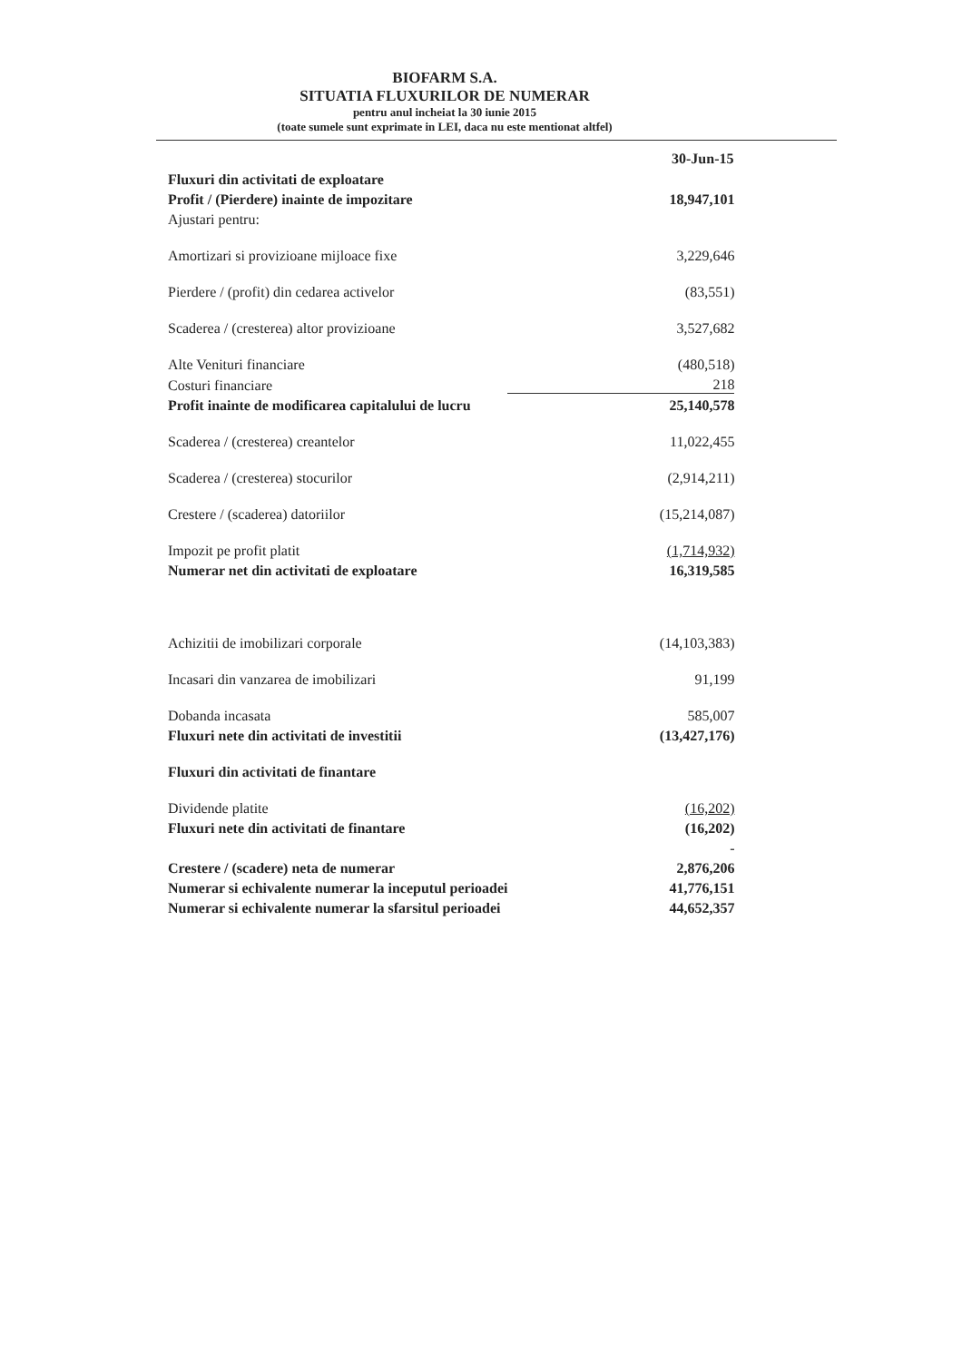BIOFARM S.A.
SITUATIA FLUXURILOR DE NUMERAR
pentru anul incheiat la 30 iunie 2015
(toate sumele sunt exprimate in LEI, daca nu este mentionat altfel)
| | 30-Jun-15 |
| --- | --- |
| Fluxuri din activitati de exploatare | |
| Profit / (Pierdere) inainte de impozitare | 18,947,101 |
| Ajustari pentru: | |
| Amortizari si provizioane mijloace fixe | 3,229,646 |
| Pierdere / (profit) din cedarea activelor | (83,551) |
| Scaderea / (cresterea) altor provizioane | 3,527,682 |
| Alte Venituri financiare | (480,518) |
| Costuri financiare | 218 |
| Profit inainte de modificarea capitalului de lucru | 25,140,578 |
| Scaderea / (cresterea) creantelor | 11,022,455 |
| Scaderea / (cresterea) stocurilor | (2,914,211) |
| Crestere / (scaderea) datoriilor | (15,214,087) |
| Impozit pe profit platit | (1,714,932) |
| Numerar net din activitati de exploatare | 16,319,585 |
| Achizitii de imobilizari corporale | (14,103,383) |
| Incasari din vanzarea de imobilizari | 91,199 |
| Dobanda incasata | 585,007 |
| Fluxuri nete din activitati de investitii | (13,427,176) |
| Fluxuri din activitati de finantare | |
| Dividende platite | (16,202) |
| Fluxuri nete din activitati de finantare | (16,202) |
| | - |
| Crestere / (scadere) neta de numerar | 2,876,206 |
| Numerar si echivalente numerar la inceputul perioadei | 41,776,151 |
| Numerar si echivalente numerar la sfarsitul perioadei | 44,652,357 |
​